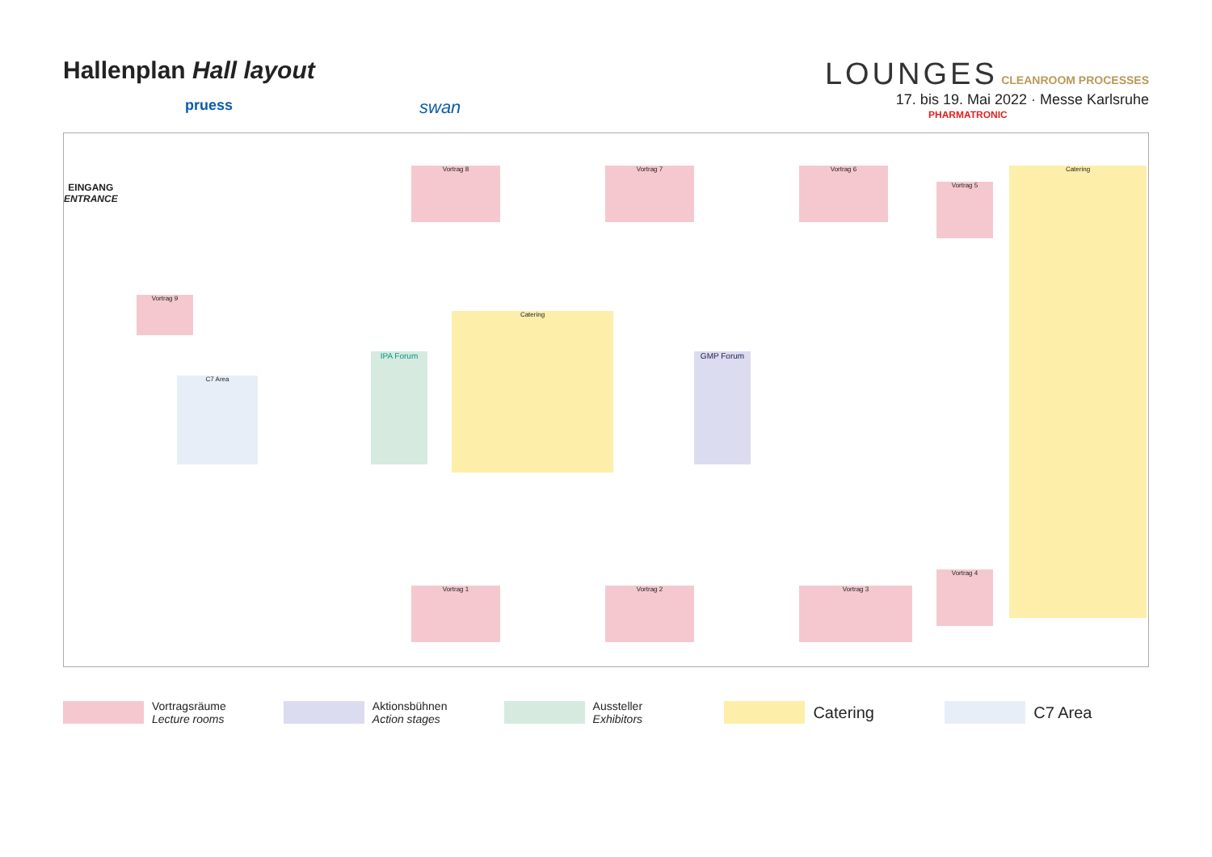Hallenplan Hall layout
LOUNGES CLEANROOM PROCESSES
17. bis 19. Mai 2022 · Messe Karlsruhe
pruess swan PHARMATRONIC
EINGANG
ENTRANCE
Vortrag 8 Vortrag 7 Vortrag 6
Vortrag 5
Vortrag 1 Vortrag 2 Vortrag 3
Vortrag 4
Vortrag 9
C7 Area
IPA Forum GMP Forum
Catering
Catering
Vortragsräume
Lecture rooms
Aktionsbühnen
Action stages
Aussteller
Exhibitors
Catering C7 Area